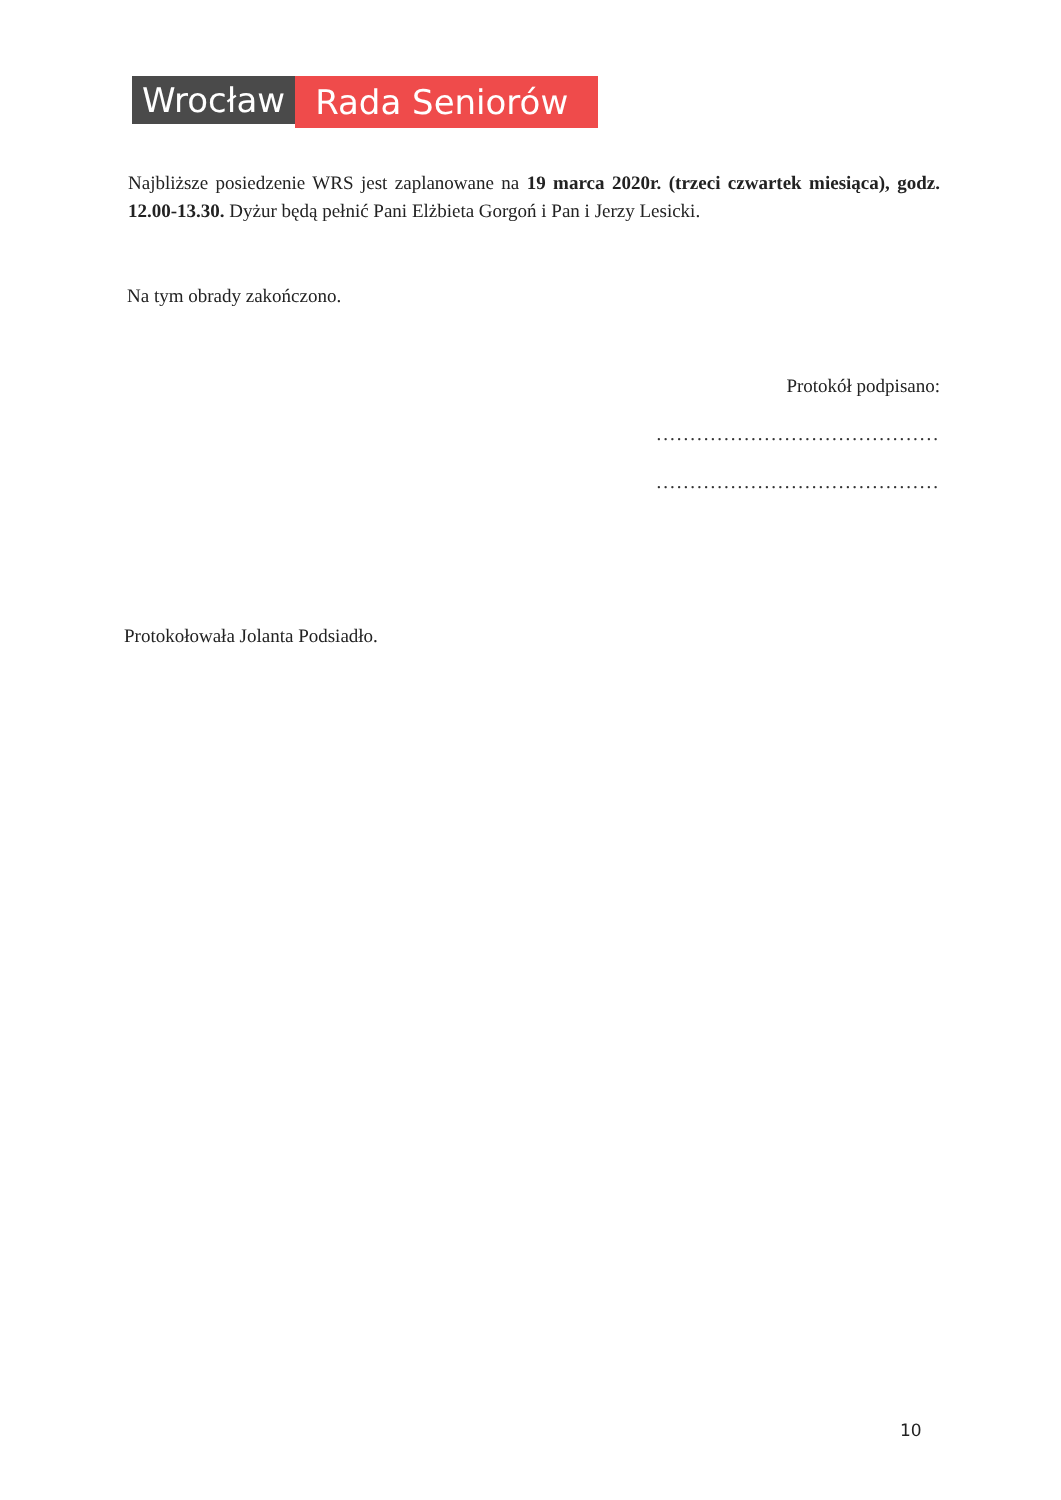Wrocław Rada Seniorów
Najbliższe posiedzenie WRS jest zaplanowane na 19 marca 2020r. (trzeci czwartek miesiąca), godz. 12.00-13.30. Dyżur będą pełnić Pani Elżbieta Gorgoń i Pan i Jerzy Lesicki.
Na tym obrady zakończono.
Protokół podpisano:
..........................................
..........................................
Protokołowała Jolanta Podsiadło.
10